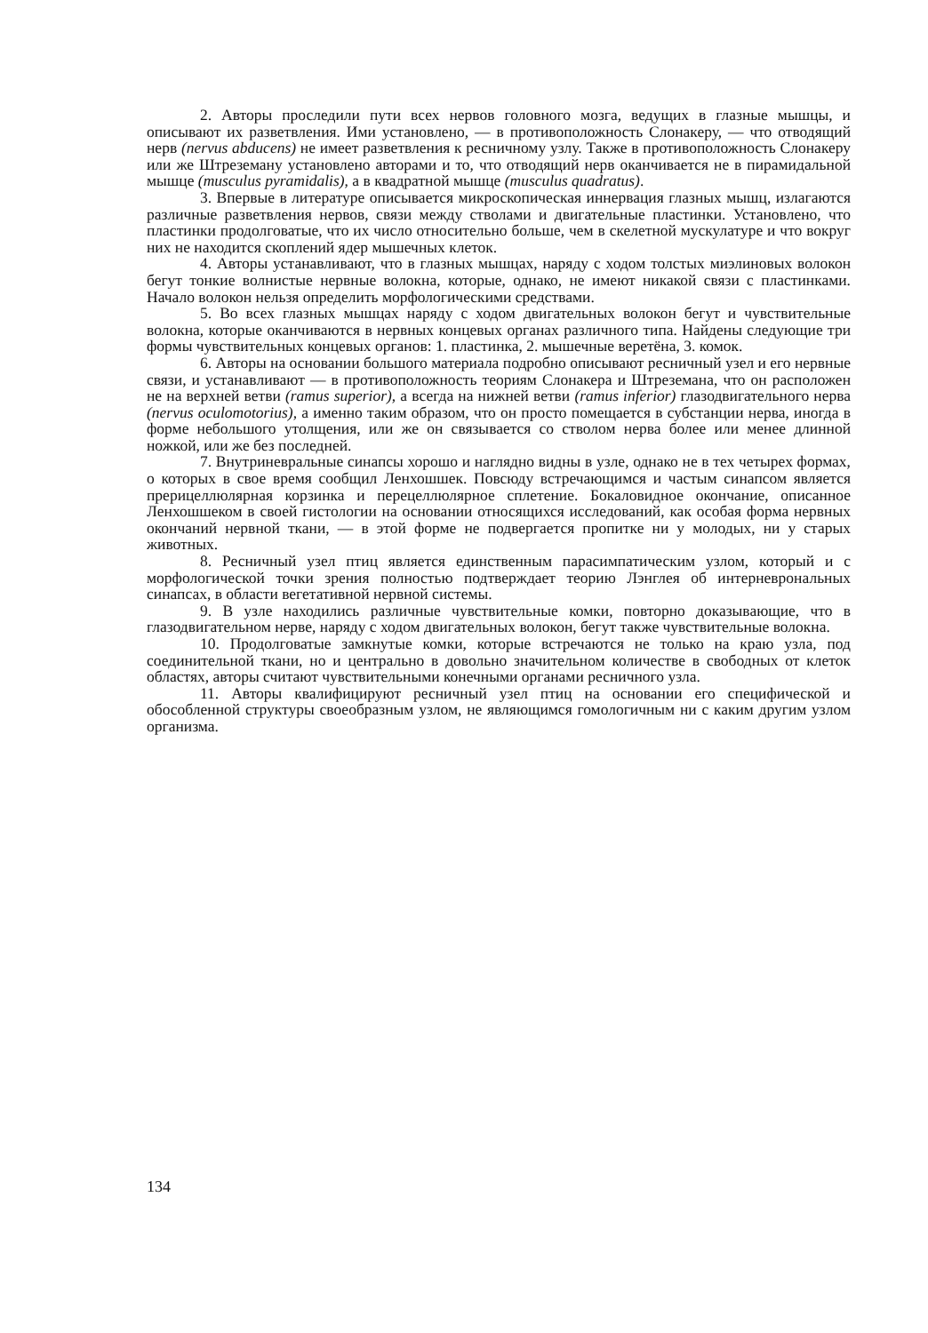2. Авторы проследили пути всех нервов головного мозга, ведущих в глазные мышцы, и описывают их разветвления. Ими установлено, — в противоположность Слонакеру, — что отводящий нерв (nervus abducens) не имеет разветвления к ресничному узлу. Также в противоположность Слонакеру или же Штреземану установлено авторами и то, что отводящий нерв оканчивается не в пирамидальной мышце (musculus pyramidalis), а в квадратной мышце (musculus quadratus).
3. Впервые в литературе описывается микроскопическая иннервация глазных мышц, излагаются различные разветвления нервов, связи между стволами и двигательные пластинки. Установлено, что пластинки продолговатые, что их число относительно больше, чем в скелетной мускулатуре и что вокруг них не находится скоплений ядер мышечных клеток.
4. Авторы устанавливают, что в глазных мышцах, наряду с ходом толстых миэлиновых волокон бегут тонкие волнистые нервные волокна, которые, однако, не имеют никакой связи с пластинками. Начало волокон нельзя определить морфологическими средствами.
5. Во всех глазных мышцах наряду с ходом двигательных волокон бегут и чувствительные волокна, которые оканчиваются в нервных концевых органах различного типа. Найдены следующие три формы чувствительных концевых органов: 1. пластинка, 2. мышечные веретёна, 3. комок.
6. Авторы на основании большого материала подробно описывают ресничный узел и его нервные связи, и устанавливают — в противоположность теориям Слонакера и Штреземана, что он расположен не на верхней ветви (ramus superior), а всегда на нижней ветви (ramus inferior) глазодвигательного нерва (nervus oculomotorius), а именно таким образом, что он просто помещается в субстанции нерва, иногда в форме небольшого утолщения, или же он связывается со стволом нерва более или менее длинной ножкой, или же без последней.
7. Внутриневральные синапсы хорошо и наглядно видны в узле, однако не в тех четырех формах, о которых в свое время сообщил Ленхошшек. Повсюду встречающимся и частым синапсом является прерицеллюлярная корзинка и перецеллюлярное сплетение. Бокаловидное окончание, описанное Ленхошшеком в своей гистологии на основании относящихся исследований, как особая форма нервных окончаний нервной ткани, — в этой форме не подвергается пропитке ни у молодых, ни у старых животных.
8. Ресничный узел птиц является единственным парасимпатическим узлом, который и с морфологической точки зрения полностью подтверждает теорию Лэнглея об интерневрональных синапсах, в области вегетативной нервной системы.
9. В узле находились различные чувствительные комки, повторно доказывающие, что в глазодвигательном нерве, наряду с ходом двигательных волокон, бегут также чувствительные волокна.
10. Продолговатые замкнутые комки, которые встречаются не только на краю узла, под соединительной ткани, но и центрально в довольно значительном количестве в свободных от клеток областях, авторы считают чувствительными конечными органами ресничного узла.
11. Авторы квалифицируют ресничный узел птиц на основании его специфической и обособленной структуры своеобразным узлом, не являющимся гомологичным ни с каким другим узлом организма.
134